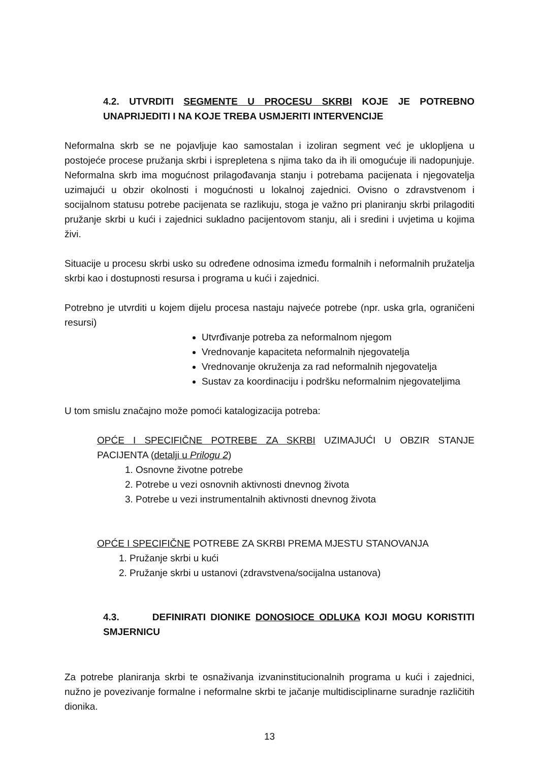4.2. UTVRDITI SEGMENTE U PROCESU SKRBI KOJE JE POTREBNO UNAPRIJEDITI I NA KOJE TREBA USMJERITI INTERVENCIJE
Neformalna skrb se ne pojavljuje kao samostalan i izoliran segment već je uklopljena u postojeće procese pružanja skrbi i isprepletena s njima tako da ih ili omogućuje ili nadopunjuje. Neformalna skrb ima mogućnost prilagođavanja stanju i potrebama pacijenata i njegovatelja uzimajući u obzir okolnosti i mogućnosti u lokalnoj zajednici. Ovisno o zdravstvenom i socijalnom statusu potrebe pacijenata se razlikuju, stoga je važno pri planiranju skrbi prilagoditi pružanje skrbi u kući i zajednici sukladno pacijentovom stanju, ali i sredini i uvjetima u kojima živi.
Situacije u procesu skrbi usko su određene odnosima između formalnih i neformalnih pružatelja skrbi kao i dostupnosti resursa i programa u kući i zajednici.
Potrebno je utvrditi u kojem dijelu procesa nastaju najveće potrebe (npr. uska grla, ograničeni resursi)
Utvrđivanje potreba za neformalnom njegom
Vrednovanje kapaciteta neformalnih njegovatelja
Vrednovanje okruženja za rad neformalnih njegovatelja
Sustav za koordinaciju i podršku neformalnim njegovateljima
U tom smislu značajno može pomoći katalogizacija potreba:
OPĆE I SPECIFIČNE POTREBE ZA SKRBI UZIMAJUĆI U OBZIR STANJE PACIJENTA (detalji u Prilogu 2)
1. Osnovne životne potrebe
2. Potrebe u vezi osnovnih aktivnosti dnevnog života
3. Potrebe u vezi instrumentalnih aktivnosti dnevnog života
OPĆE I SPECIFIČNE POTREBE ZA SKRBI PREMA MJESTU STANOVANJA
1. Pružanje skrbi u kući
2. Pružanje skrbi u ustanovi (zdravstvena/socijalna ustanova)
4.3. DEFINIRATI DIONIKE DONOSIOCE ODLUKA KOJI MOGU KORISTITI SMJERNICU
Za potrebe planiranja skrbi te osnaživanja izvaninstitucionalnih programa u kući i zajednici, nužno je povezivanje formalne i neformalne skrbi te jačanje multidisciplinarne suradnje različitih dionika.
13